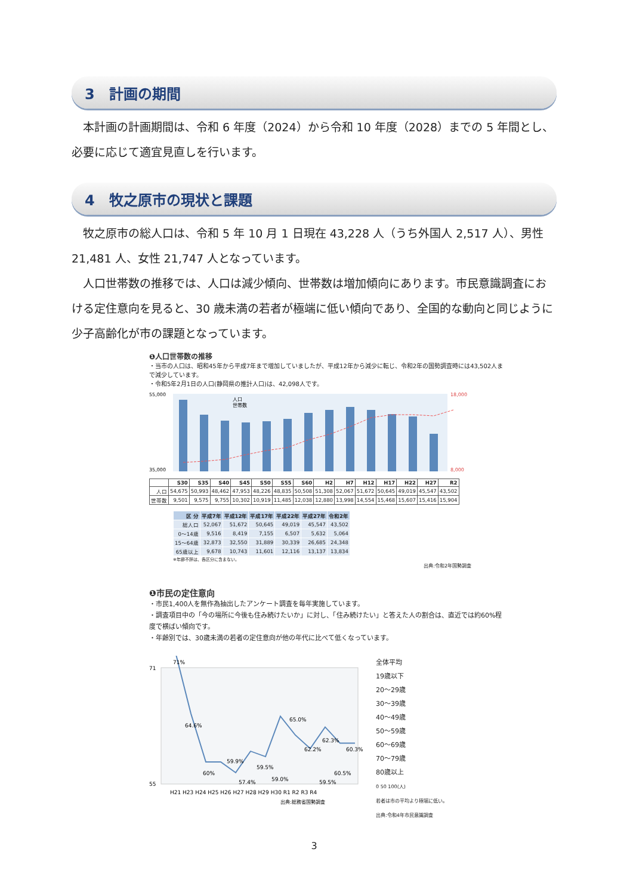3　計画の期間
　本計画の計画期間は、令和 6 年度（2024）から令和 10 年度（2028）までの 5 年間とし、必要に応じて適宜見直しを行います。
4　牧之原市の現状と課題
　牧之原市の総人口は、令和 5 年 10 月 1 日現在 43,228 人（うち外国人 2,517 人）、男性 21,481 人、女性 21,747 人となっています。
　人口世帯数の推移では、人口は減少傾向、世帯数は増加傾向にあります。市民意識調査における定住意向を見ると、30 歳未満の若者が極端に低い傾向であり、全国的な動向と同じように少子高齢化が市の課題となっています。
❶人口世帯数の推移
・当市の人口は、昭和45年から平成7年まで増加していましたが、平成12年から減少に転じ、令和2年の国勢調査時には43,502人まで減少しています。
・令和5年2月1日の人口(静岡県の推計人口)は、42,098人です。
55,000
35,000
18,000
8,000
人口
世帯数
| | S30 | S35 | S40 | S45 | S50 | S55 | S60 | H2 | H7 | H12 | H17 | H22 | H27 | R2 |
| --- | --- | --- | --- | --- | --- | --- | --- | --- | --- | --- | --- | --- | --- | --- |
| 人口 | 54,675 | 50,993 | 48,462 | 47,953 | 48,226 | 48,835 | 50,508 | 51,308 | 52,067 | 51,672 | 50,645 | 49,019 | 45,547 | 43,502 |
| 世帯数 | 9,501 | 9,575 | 9,755 | 10,302 | 10,919 | 11,485 | 12,038 | 12,880 | 13,998 | 14,554 | 15,468 | 15,607 | 15,416 | 15,904 |
| 区 分 | 平成7年 | 平成12年 | 平成17年 | 平成22年 | 平成27年 | 令和2年 |
| --- | --- | --- | --- | --- | --- | --- |
| 総人口 | 52,067 | 51,672 | 50,645 | 49,019 | 45,547 | 43,502 |
| 0～14歳 | 9,516 | 8,419 | 7,155 | 6,507 | 5,632 | 5,064 |
| 15～64歳 | 32,873 | 32,550 | 31,889 | 30,339 | 26,685 | 24,348 |
| 65歳以上 | 9,678 | 10,743 | 11,601 | 12,116 | 13,137 | 13,834 |
※年齢不詳は、各区分に含まない。
出典:令和2年国勢調査
❶市民の定住意向
・市民1,400人を無作為抽出したアンケート調査を毎年実施しています。
・調査項目中の「今の場所に今後も住み続けたいか」に対し、「住み続けたい」と答えた人の割合は、直近では約60%程度で横ばい傾向です。
・年齢別では、30歳未満の若者の定住意向が他の年代に比べて低くなっています。
71
55
71%
64.6%
60%
59.9%
57.4%
59.5%
59.0%
65.0%
62.2%
59.5%
62.3%
60.5%
60.3%
H21 H23 H24 H25 H26 H27 H28 H29 H30 R1 R2 R3 R4
出典:総務省国勢調査
全体平均
19歳以下
20～29歳
30～39歳
40～49歳
50～59歳
60～69歳
70～79歳
80歳以上
0 50 100(人)
若者は市の平均より極端に低い。
出典:令和4年市民意識調査
3